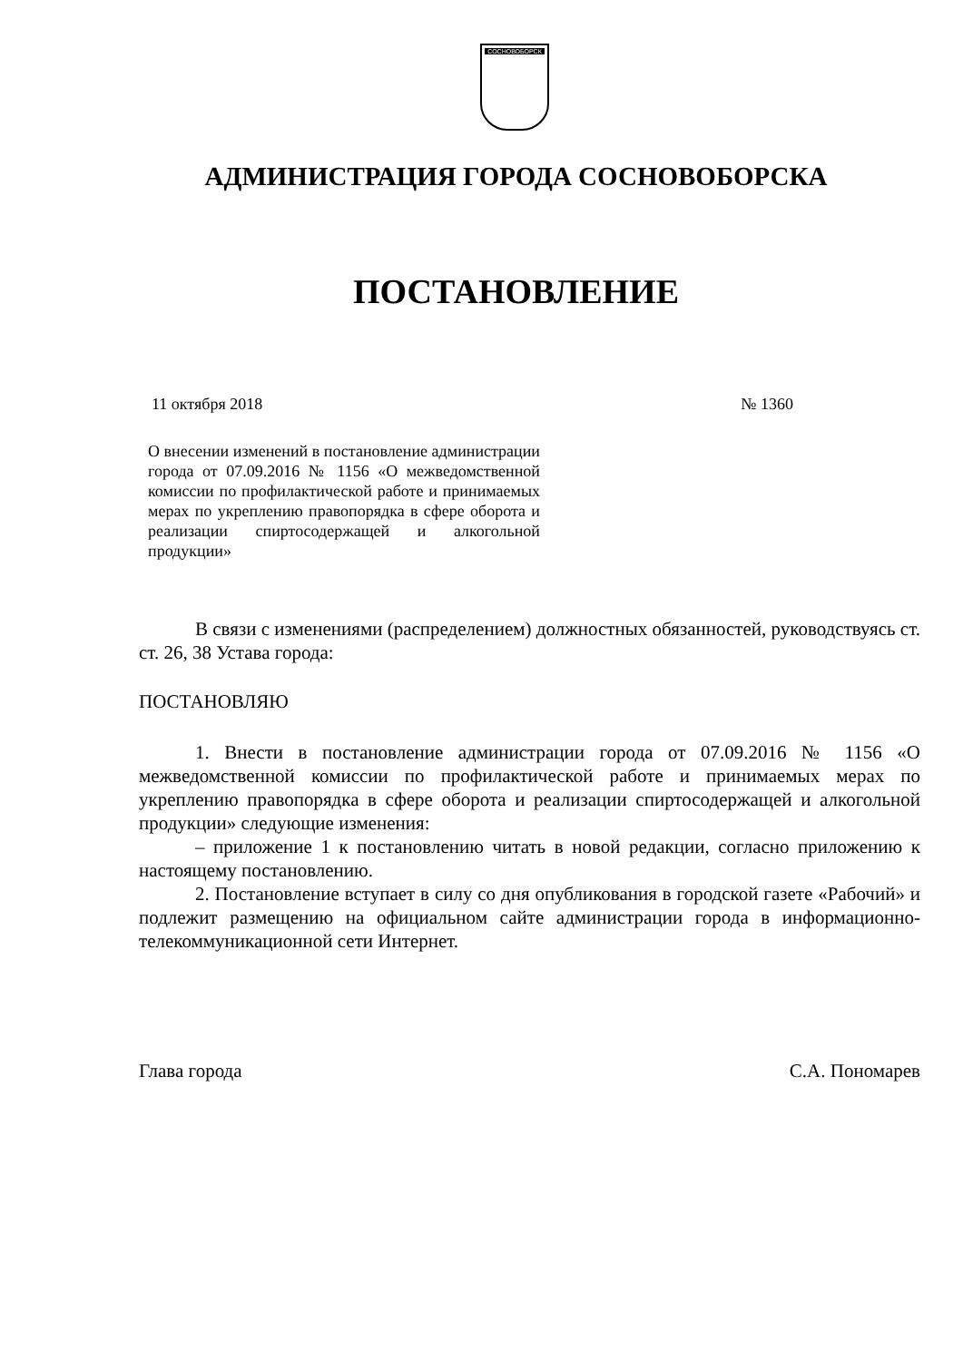СОСНОВОБОРСК
АДМИНИСТРАЦИЯ ГОРОДА СОСНОВОБОРСКА
ПОСТАНОВЛЕНИЕ
11 октября 2018 № 1360
О внесении изменений в постановление администрации города от 07.09.2016 № 1156 «О межведомственной комиссии по профилактической работе и принимаемых мерах по укреплению правопорядка в сфере оборота и реализации спиртосодержащей и алкогольной продукции»
В связи с изменениями (распределением) должностных обязанностей, руководствуясь ст. ст. 26, 38 Устава города:
ПОСТАНОВЛЯЮ
1. Внести в постановление администрации города от 07.09.2016 № 1156 «О межведомственной комиссии по профилактической работе и принимаемых мерах по укреплению правопорядка в сфере оборота и реализации спиртосодержащей и алкогольной продукции» следующие изменения:
– приложение 1 к постановлению читать в новой редакции, согласно приложению к настоящему постановлению.
2. Постановление вступает в силу со дня опубликования в городской газете «Рабочий» и подлежит размещению на официальном сайте администрации города в информационно-телекоммуникационной сети Интернет.
Глава города С.А. Пономарев